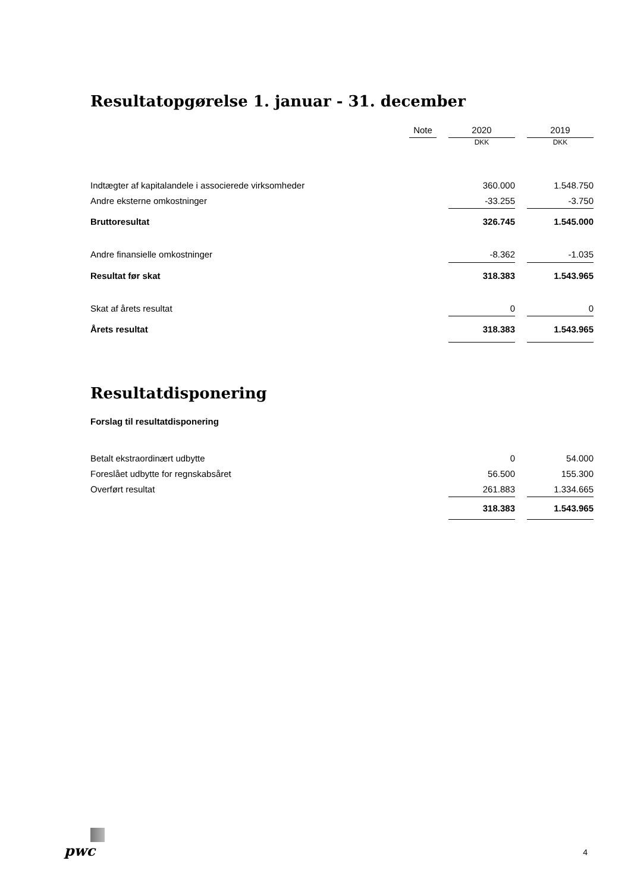Resultatopgørelse 1. januar - 31. december
| | Note | | 2020 | | 2019 |
| --- | --- | --- | --- | --- | --- |
| | | | DKK | | DKK |
| Indtægter af kapitalandele i associerede virksomheder | | | 360.000 | | 1.548.750 |
| Andre eksterne omkostninger | | | -33.255 | | -3.750 |
| Bruttoresultat | | | 326.745 | | 1.545.000 |
| Andre finansielle omkostninger | | | -8.362 | | -1.035 |
| Resultat før skat | | | 318.383 | | 1.543.965 |
| Skat af årets resultat | | | 0 | | 0 |
| Årets resultat | | | 318.383 | | 1.543.965 |
Resultatdisponering
Forslag til resultatdisponering
| Betalt ekstraordinært udbytte | | | 0 | | 54.000 |
| Foreslået udbytte for regnskabsåret | | | 56.500 | | 155.300 |
| Overført resultat | | | 261.883 | | 1.334.665 |
| | | | 318.383 | | 1.543.965 |
pwc
4